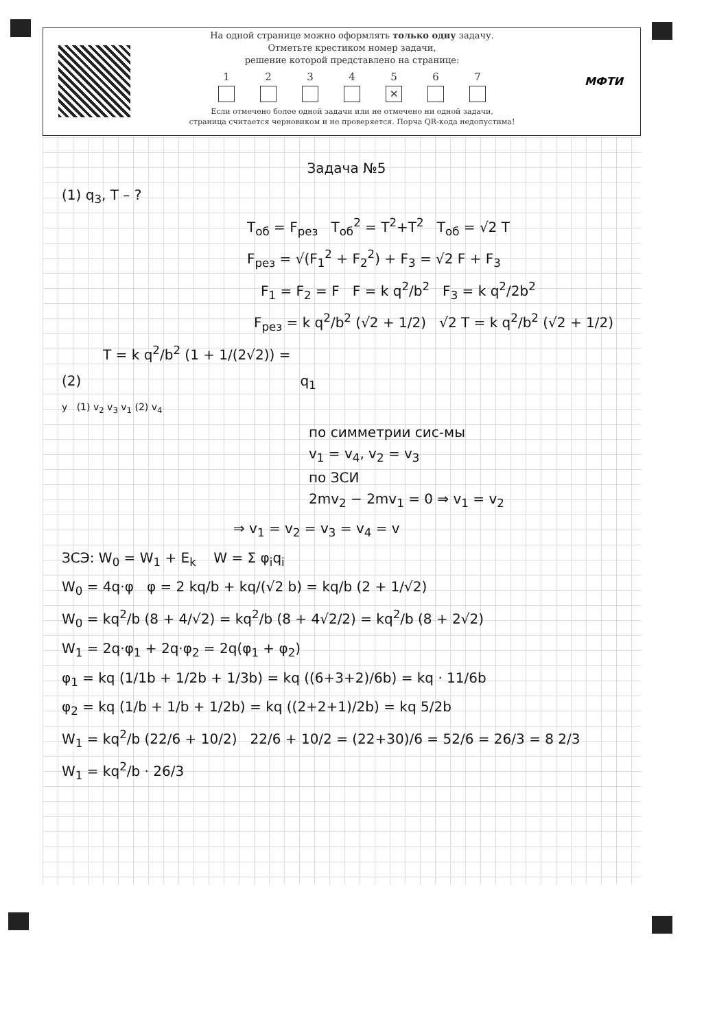На одной странице можно оформлять только одну задачу.
Отметьте крестиком номер задачи,
решение которой представлено на странице:
1 2 3 4 5
✕
6 7
Если отмечено более одной задачи или не отмечено ни одной задачи,
страница считается черновиком и не проверяется. Порча QR-кода недопустима!
МФТИ
Задача №5
(1) q<sub>3</sub>, T – ?
T<sub>об</sub> = F<sub>рез</sub> T<sub>об</sub><sup>2</sup> = T<sup>2</sup>+T<sup>2</sup> T<sub>об</sub> = √2 T
F<sub>рез</sub> = √(F<sub>1</sub><sup>2</sup> + F<sub>2</sub><sup>2</sup>) + F<sub>3</sub> = √2 F + F<sub>3</sub>
F<sub>1</sub> = F<sub>2</sub> = F F = k q<sup>2</sup>/b<sup>2</sup> F<sub>3</sub> = k q<sup>2</sup>/2b<sup>2</sup>
F<sub>рез</sub> = k q<sup>2</sup>/b<sup>2</sup> (√2 + 1/2) √2 T = k q<sup>2</sup>/b<sup>2</sup> (√2 + 1/2)
T = k q<sup>2</sup>/b<sup>2</sup> (1 + 1/(2√2)) =
(2) q<sub>1</sub>
y (1) v<sub>2</sub> v<sub>3</sub> v<sub>1</sub> (2) v<sub>4</sub>
по симметрии сис-мы
v<sub>1</sub> = v<sub>4</sub>, v<sub>2</sub> = v<sub>3</sub>
по ЗСИ
2mv<sub>2</sub> − 2mv<sub>1</sub> = 0 ⇒ v<sub>1</sub> = v<sub>2</sub>
⇒ v<sub>1</sub> = v<sub>2</sub> = v<sub>3</sub> = v<sub>4</sub> = v
ЗСЭ: W<sub>0</sub> = W<sub>1</sub> + E<sub>k</sub> W = Σ φ<sub>i</sub>q<sub>i</sub>
W<sub>0</sub> = 4q·φ φ = 2 kq/b + kq/(√2 b) = kq/b (2 + 1/√2)
W<sub>0</sub> = kq<sup>2</sup>/b (8 + 4/√2) = kq<sup>2</sup>/b (8 + 4√2/2) = kq<sup>2</sup>/b (8 + 2√2)
W<sub>1</sub> = 2q·φ<sub>1</sub> + 2q·φ<sub>2</sub> = 2q(φ<sub>1</sub> + φ<sub>2</sub>)
φ<sub>1</sub> = kq (1/1b + 1/2b + 1/3b) = kq ((6+3+2)/6b) = kq · 11/6b
φ<sub>2</sub> = kq (1/b + 1/b + 1/2b) = kq ((2+2+1)/2b) = kq 5/2b
W<sub>1</sub> = kq<sup>2</sup>/b (22/6 + 10/2) 22/6 + 10/2 = (22+30)/6 = 52/6 = 26/3 = 8 2/3
W<sub>1</sub> = kq<sup>2</sup>/b · 26/3